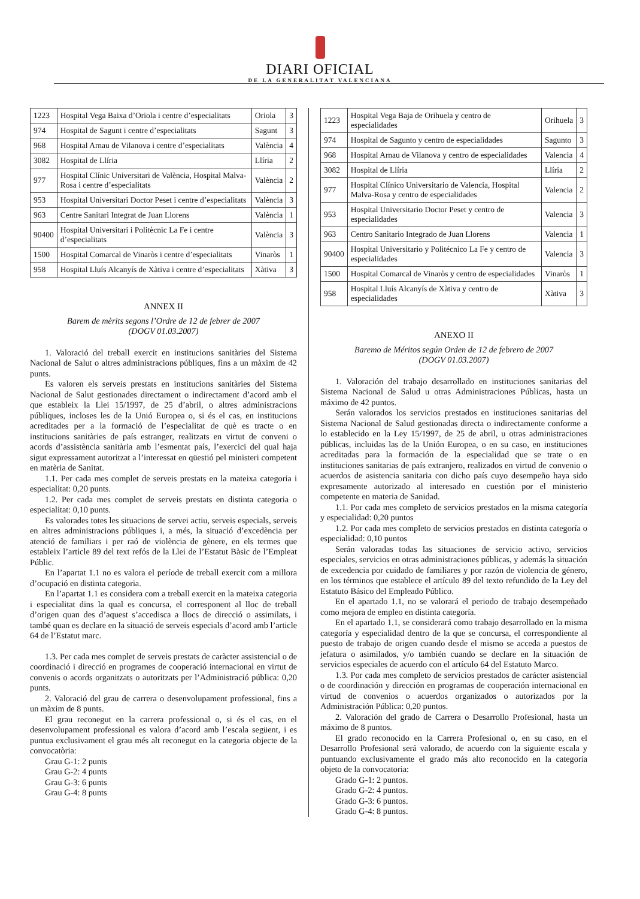DIARI OFICIAL
DE LA GENERALITAT VALENCIANA
| 1223 | Hospital Vega Baixa d’Oriola i centre d’especialitats | Oriola | 3 |
| 974 | Hospital de Sagunt i centre d’especialitats | Sagunt | 3 |
| 968 | Hospital Arnau de Vilanova i centre d’especialitats | València | 4 |
| 3082 | Hospital de Llíria | Llíria | 2 |
| 977 | Hospital Clínic Universitari de València, Hospital Malva-Rosa i centre d’especialitats | València | 2 |
| 953 | Hospital Universitari Doctor Peset i centre d’especialitats | València | 3 |
| 963 | Centre Sanitari Integrat de Juan Llorens | València | 1 |
| 90400 | Hospital Universitari i Politècnic La Fe i centre d’especialitats | València | 3 |
| 1500 | Hospital Comarcal de Vinaròs i centre d’especialitats | Vinaròs | 1 |
| 958 | Hospital Lluís Alcanyís de Xàtiva i centre d’especialitats | Xàtiva | 3 |
ANNEX II
Barem de mèrits segons l’Ordre de 12 de febrer de 2007
(DOGV 01.03.2007)
1. Valoració del treball exercit en institucions sanitàries del Sistema Nacional de Salut o altres administracions públiques, fins a un màxim de 42 punts.
Es valoren els serveis prestats en institucions sanitàries del Sistema Nacional de Salut gestionades directament o indirectament d’acord amb el que estableix la Llei 15/1997, de 25 d’abril, o altres administracions públiques, incloses les de la Unió Europea o, si és el cas, en institucions acreditades per a la formació de l’especialitat de què es tracte o en institucions sanitàries de país estranger, realitzats en virtut de conveni o acords d’assistència sanitària amb l’esmentat país, l’exercici del qual haja sigut expressament autoritzat a l’interessat en qüestió pel ministeri competent en matèria de Sanitat.
1.1. Per cada mes complet de serveis prestats en la mateixa categoria i especialitat: 0,20 punts.
1.2. Per cada mes complet de serveis prestats en distinta categoria o especialitat: 0,10 punts.
Es valorades totes les situacions de servei actiu, serveis especials, serveis en altres administracions públiques i, a més, la situació d’excedència per atenció de familiars i per raó de violència de gènere, en els termes que estableix l’article 89 del text refós de la Llei de l’Estatut Bàsic de l’Empleat Públic.
En l’apartat 1.1 no es valora el període de treball exercit com a millora d’ocupació en distinta categoria.
En l’apartat 1.1 es considera com a treball exercit en la mateixa categoria i especialitat dins la qual es concursa, el corresponent al lloc de treball d’origen quan des d’aquest s’accedisca a llocs de direcció o assimilats, i també quan es declare en la situació de serveis especials d’acord amb l’article 64 de l’Estatut marc.
1.3. Per cada mes complet de serveis prestats de caràcter assistencial o de coordinació i direcció en programes de cooperació internacional en virtut de convenis o acords organitzats o autoritzats per l’Administració pública: 0,20 punts.
2. Valoració del grau de carrera o desenvolupament professional, fins a un màxim de 8 punts.
El grau reconegut en la carrera professional o, si és el cas, en el desenvolupament professional es valora d’acord amb l’escala següent, i es puntua exclusivament el grau més alt reconegut en la categoria objecte de la convocatòria:
Grau G-1: 2 punts
Grau G-2: 4 punts
Grau G-3: 6 punts
Grau G-4: 8 punts
| 1223 | Hospital Vega Baja de Orihuela y centro de especialidades | Orihuela | 3 |
| 974 | Hospital de Sagunto y centro de especialidades | Sagunto | 3 |
| 968 | Hospital Arnau de Vilanova y centro de especialidades | Valencia | 4 |
| 3082 | Hospital de Llíria | Llíria | 2 |
| 977 | Hospital Clínico Universitario de Valencia, Hospital Malva-Rosa y centro de especialidades | Valencia | 2 |
| 953 | Hospital Universitario Doctor Peset y centro de especialidades | Valencia | 3 |
| 963 | Centro Sanitario Integrado de Juan Llorens | Valencia | 1 |
| 90400 | Hospital Universitario y Politécnico La Fe y centro de especialidades | Valencia | 3 |
| 1500 | Hospital Comarcal de Vinaròs y centro de especialidades | Vinaròs | 1 |
| 958 | Hospital Lluís Alcanyís de Xàtiva y centro de especialidades | Xàtiva | 3 |
ANEXO II
Baremo de Méritos según Orden de 12 de febrero de 2007
(DOGV 01.03.2007)
1. Valoración del trabajo desarrollado en instituciones sanitarias del Sistema Nacional de Salud u otras Administraciones Públicas, hasta un máximo de 42 puntos.
Serán valorados los servicios prestados en instituciones sanitarias del Sistema Nacional de Salud gestionadas directa o indirectamente conforme a lo establecido en la Ley 15/1997, de 25 de abril, u otras administraciones públicas, incluidas las de la Unión Europea, o en su caso, en instituciones acreditadas para la formación de la especialidad que se trate o en instituciones sanitarias de país extranjero, realizados en virtud de convenio o acuerdos de asistencia sanitaria con dicho país cuyo desempeño haya sido expresamente autorizado al interesado en cuestión por el ministerio competente en materia de Sanidad.
1.1. Por cada mes completo de servicios prestados en la misma categoría y especialidad: 0,20 puntos
1.2. Por cada mes completo de servicios prestados en distinta categoría o especialidad: 0,10 puntos
Serán valoradas todas las situaciones de servicio activo, servicios especiales, servicios en otras administraciones públicas, y además la situación de excedencia por cuidado de familiares y por razón de violencia de género, en los términos que establece el artículo 89 del texto refundido de la Ley del Estatuto Básico del Empleado Público.
En el apartado 1.1, no se valorará el periodo de trabajo desempeñado como mejora de empleo en distinta categoría.
En el apartado 1.1, se considerará como trabajo desarrollado en la misma categoría y especialidad dentro de la que se concursa, el correspondiente al puesto de trabajo de origen cuando desde el mismo se acceda a puestos de jefatura o asimilados, y/o también cuando se declare en la situación de servicios especiales de acuerdo con el artículo 64 del Estatuto Marco.
1.3. Por cada mes completo de servicios prestados de carácter asistencial o de coordinación y dirección en programas de cooperación internacional en virtud de convenios o acuerdos organizados o autorizados por la Administración Pública: 0,20 puntos.
2. Valoración del grado de Carrera o Desarrollo Profesional, hasta un máximo de 8 puntos.
El grado reconocido en la Carrera Profesional o, en su caso, en el Desarrollo Profesional será valorado, de acuerdo con la siguiente escala y puntuando exclusivamente el grado más alto reconocido en la categoría objeto de la convocatoria:
Grado G-1: 2 puntos.
Grado G-2: 4 puntos.
Grado G-3: 6 puntos.
Grado G-4: 8 puntos.